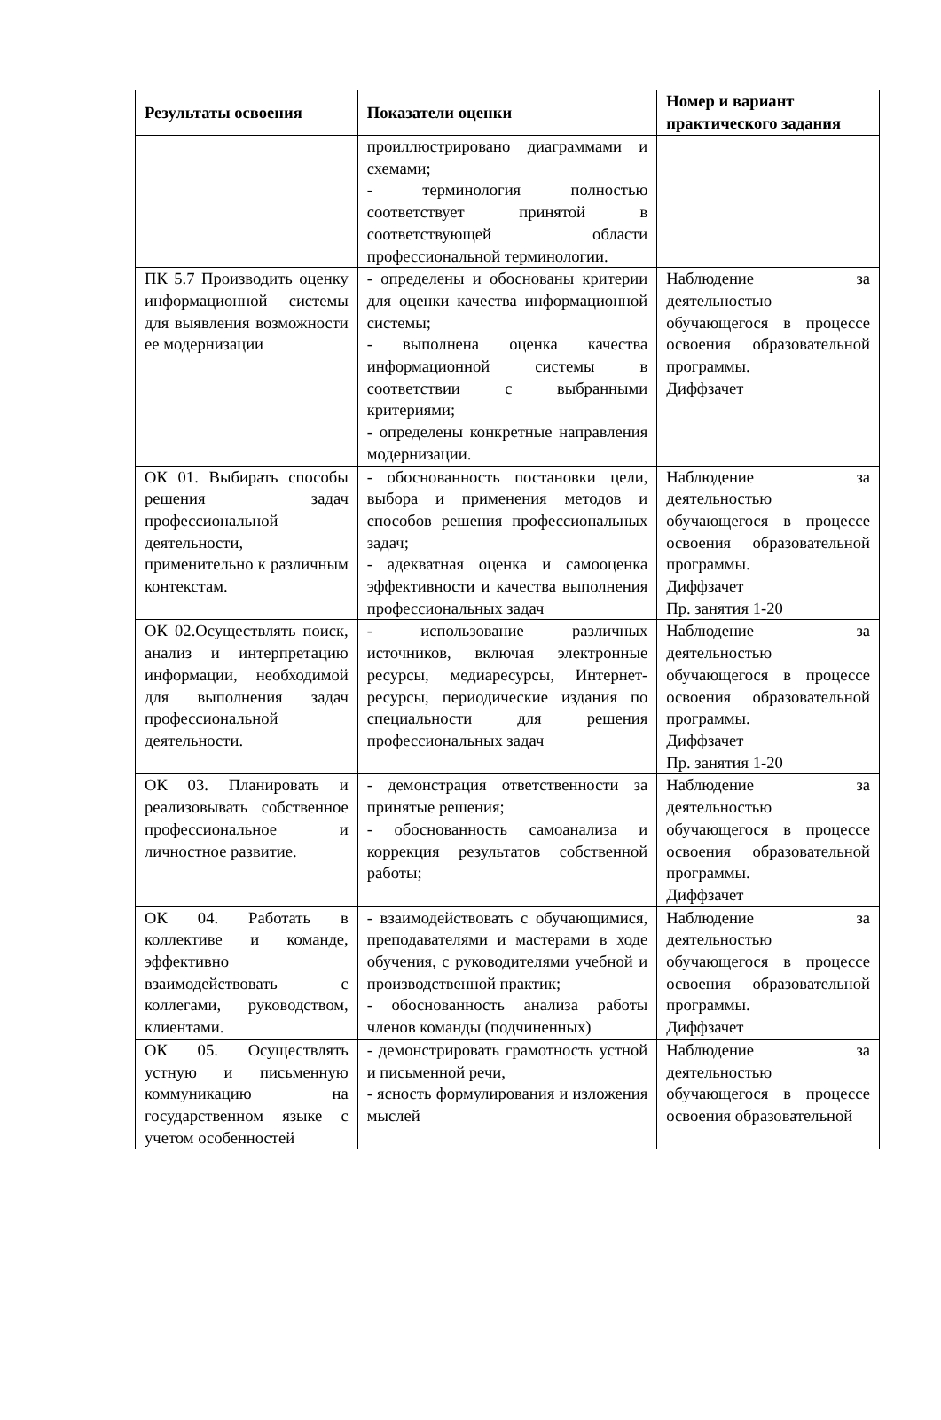| Результаты освоения | Показатели оценки | Номер и вариант практического задания |
| --- | --- | --- |
| | проиллюстрировано диаграммами и схемами; - терминология полностью соответствует принятой в соответствующей области профессиональной терминологии. | |
| ПК 5.7 Производить оценку информационной системы для выявления возможности ее модернизации | - определены и обоснованы критерии для оценки качества информационной системы; - выполнена оценка качества информационной системы в соответствии с выбранными критериями; - определены конкретные направления модернизации. | Наблюдение за деятельностью обучающегося в процессе освоения образовательной программы. Диффзачет |
| ОК 01. Выбирать способы решения задач профессиональной деятельности, применительно к различным контекстам. | - обоснованность постановки цели, выбора и применения методов и способов решения профессиональных задач; - адекватная оценка и самооценка эффективности и качества выполнения профессиональных задач | Наблюдение за деятельностью обучающегося в процессе освоения образовательной программы. Диффзачет Пр. занятия 1-20 |
| ОК 02.Осуществлять поиск, анализ и интерпретацию информации, необходимой для выполнения задач профессиональной деятельности. | - использование различных источников, включая электронные ресурсы, медиаресурсы, Интернет-ресурсы, периодические издания по специальности для решения профессиональных задач | Наблюдение за деятельностью обучающегося в процессе освоения образовательной программы. Диффзачет Пр. занятия 1-20 |
| ОК 03. Планировать и реализовывать собственное профессиональное и личностное развитие. | - демонстрация ответственности за принятые решения; - обоснованность самоанализа и коррекция результатов собственной работы; | Наблюдение за деятельностью обучающегося в процессе освоения образовательной программы. Диффзачет |
| ОК 04. Работать в коллективе и команде, эффективно взаимодействовать с коллегами, руководством, клиентами. | - взаимодействовать с обучающимися, преподавателями и мастерами в ходе обучения, с руководителями учебной и производственной практик; - обоснованность анализа работы членов команды (подчиненных) | Наблюдение за деятельностью обучающегося в процессе освоения образовательной программы. Диффзачет |
| ОК 05. Осуществлять устную и письменную коммуникацию на государственном языке с учетом особенностей | - демонстрировать грамотность устной и письменной речи, - ясность формулирования и изложения мыслей | Наблюдение за деятельностью обучающегося в процессе освоения образовательной |